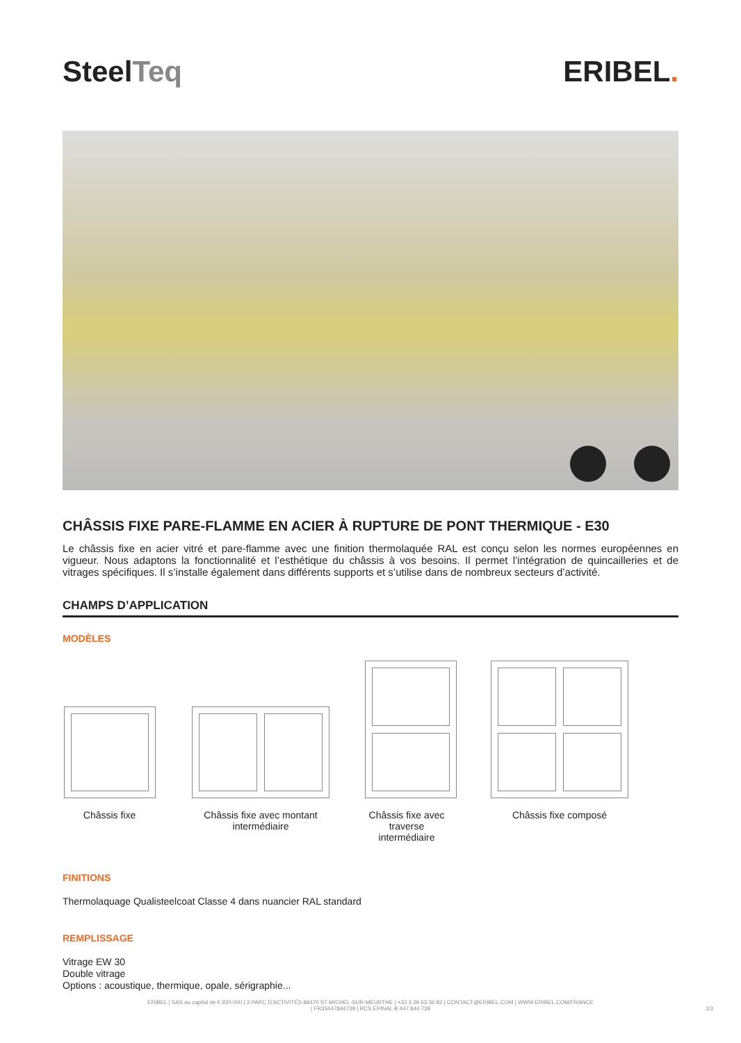SteelTeq ERIBEL.
CHÂSSIS FIXE PARE-FLAMME EN ACIER À RUPTURE DE PONT THERMIQUE - E30
Le châssis fixe en acier vitré et pare-flamme avec une finition thermolaquée RAL est conçu selon les normes européennes en vigueur. Nous adaptons la fonctionnalité et l’esthétique du châssis à vos besoins. Il permet l’intégration de quincailleries et de vitrages spécifiques. Il s’installe également dans différents supports et s’utilise dans de nombreux secteurs d’activité.
CHAMPS D’APPLICATION
MODÈLES
Châssis fixe
Châssis fixe avec montant
intermédiaire
Châssis fixe avec traverse
intermédiaire
Châssis fixe composé
FINITIONS
Thermolaquage Qualisteelcoat Classe 4 dans nuancier RAL standard
REMPLISSAGE
Vitrage EW 30
Double vitrage
Options : acoustique, thermique, opale, sérigraphie...
ERIBEL | SAS au capital de € 920.000 | 3 PARC D’ACTIVITÉS 88470 ST-MICHEL-SUR-MEURTHE | +33 3 29 63 36 82 | CONTACT@ERIBEL.COM | WWW.ERIBEL.COM/FRANCE
| FR33447844739 | RCS EPINAL B 447 844 739
1/3